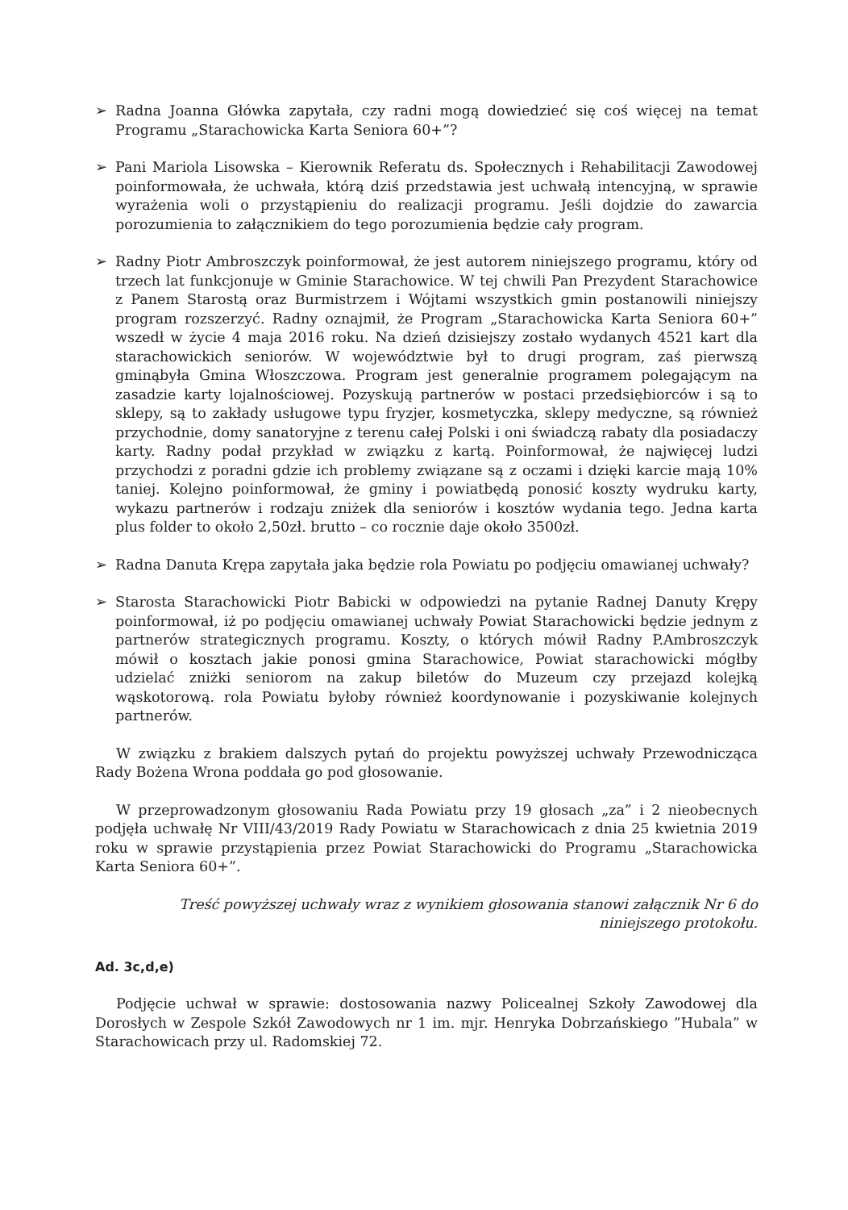➢ Radna Joanna Główka zapytała, czy radni mogą dowiedzieć się coś więcej na temat Programu „Starachowicka Karta Seniora 60+”?
➢ Pani Mariola Lisowska – Kierownik Referatu ds. Społecznych i Rehabilitacji Zawodowej poinformowała, że uchwała, którą dziś przedstawia jest uchwałą intencyjną, w sprawie wyrażenia woli o przystąpieniu do realizacji programu. Jeśli dojdzie do zawarcia porozumienia to załącznikiem do tego porozumienia będzie cały program.
➢ Radny Piotr Ambroszczyk poinformował, że jest autorem niniejszego programu, który od trzech lat funkcjonuje w Gminie Starachowice. W tej chwili Pan Prezydent Starachowice z Panem Starostą oraz Burmistrzem i Wójtami wszystkich gmin postanowili niniejszy program rozszerzyć. Radny oznajmił, że Program „Starachowicka Karta Seniora 60+” wszedł w życie 4 maja 2016 roku. Na dzień dzisiejszy zostało wydanych 4521 kart dla starachowickich seniorów. W województwie był to drugi program, zaś pierwszą gminąbyła Gmina Włoszczowa. Program jest generalnie programem polegającym na zasadzie karty lojalnościowej. Pozyskują partnerów w postaci przedsiębiorców i są to sklepy, są to zakłady usługowe typu fryzjer, kosmetyczka, sklepy medyczne, są również przychodnie, domy sanatoryjne z terenu całej Polski i oni świadczą rabaty dla posiadaczy karty. Radny podał przykład w związku z kartą. Poinformował, że najwięcej ludzi przychodzi z poradni gdzie ich problemy związane są z oczami i dzięki karcie mają 10% taniej. Kolejno poinformował, że gminy i powiatbędą ponosić koszty wydruku karty, wykazu partnerów i rodzaju zniżek dla seniorów i kosztów wydania tego. Jedna karta plus folder to około 2,50zł. brutto – co rocznie daje około 3500zł.
➢ Radna Danuta Krępa zapytała jaka będzie rola Powiatu po podjęciu omawianej uchwały?
➢ Starosta Starachowicki Piotr Babicki w odpowiedzi na pytanie Radnej Danuty Krępy poinformował, iż po podjęciu omawianej uchwały Powiat Starachowicki będzie jednym z partnerów strategicznych programu. Koszty, o których mówił Radny P.Ambroszczyk mówił o kosztach jakie ponosi gmina Starachowice, Powiat starachowicki mógłby udzielać zniżki seniorom na zakup biletów do Muzeum czy przejazd kolejką wąskotorową. rola Powiatu byłoby również koordynowanie i pozyskiwanie kolejnych partnerów.
W związku z brakiem dalszych pytań do projektu powyższej uchwały Przewodnicząca Rady Bożena Wrona poddała go pod głosowanie.
W przeprowadzonym głosowaniu Rada Powiatu przy 19 głosach „za” i 2 nieobecnych podjęła uchwałę Nr VIII/43/2019 Rady Powiatu w Starachowicach z dnia 25 kwietnia 2019 roku w sprawie przystąpienia przez Powiat Starachowicki do Programu „Starachowicka Karta Seniora 60+”.
Treść powyższej uchwały wraz z wynikiem głosowania stanowi załącznik Nr 6 do niniejszego protokołu.
Ad. 3c,d,e)
Podjęcie uchwał w sprawie: dostosowania nazwy Policealnej Szkoły Zawodowej dla Dorosłych w Zespole Szkół Zawodowych nr 1 im. mjr. Henryka Dobrzańskiego ”Hubala” w Starachowicach przy ul. Radomskiej 72.